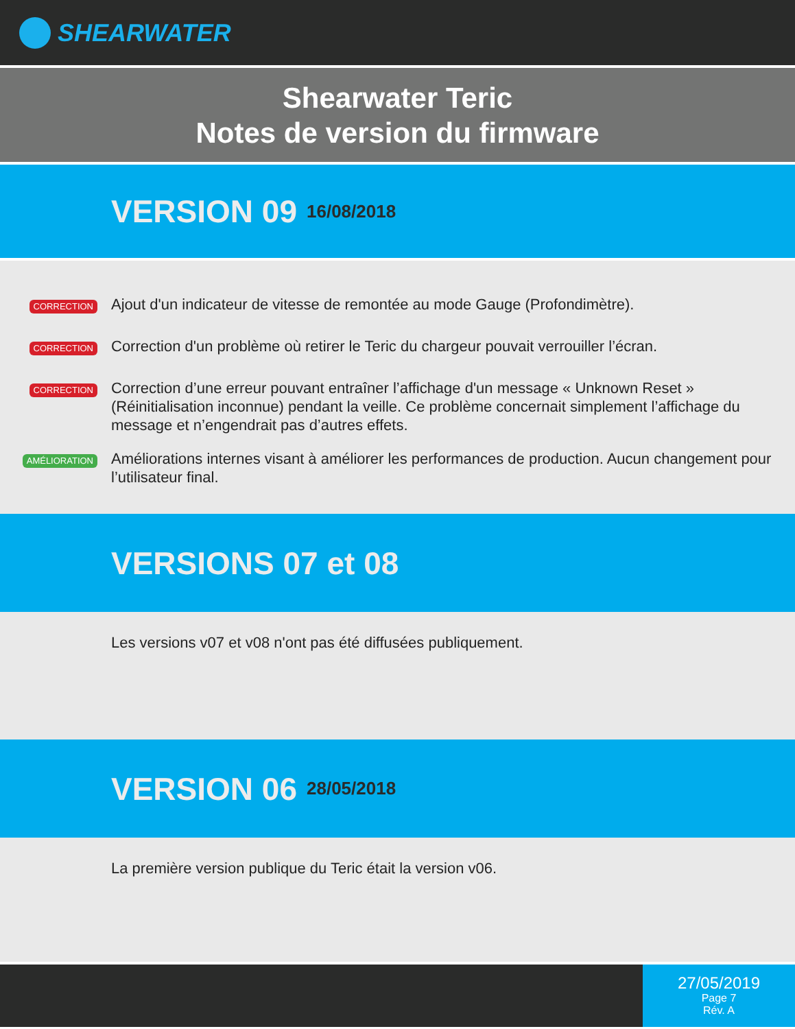SHEARWATER
Shearwater Teric
Notes de version du firmware
VERSION 09 16/08/2018
CORRECTION
Ajout d'un indicateur de vitesse de remontée au mode Gauge (Profondimètre).
CORRECTION
Correction d'un problème où retirer le Teric du chargeur pouvait verrouiller l’écran.
CORRECTION
Correction d’une erreur pouvant entraîner l’affichage d'un message « Unknown Reset » (Réinitialisation inconnue) pendant la veille. Ce problème concernait simplement l’affichage du message et n’engendrait pas d’autres effets.
AMÉLIORATION
Améliorations internes visant à améliorer les performances de production. Aucun changement pour l’utilisateur final.
VERSIONS 07 et 08
Les versions v07 et v08 n'ont pas été diffusées publiquement.
VERSION 06 28/05/2018
La première version publique du Teric était la version v06.
27/05/2019
Page 7
Rév. A